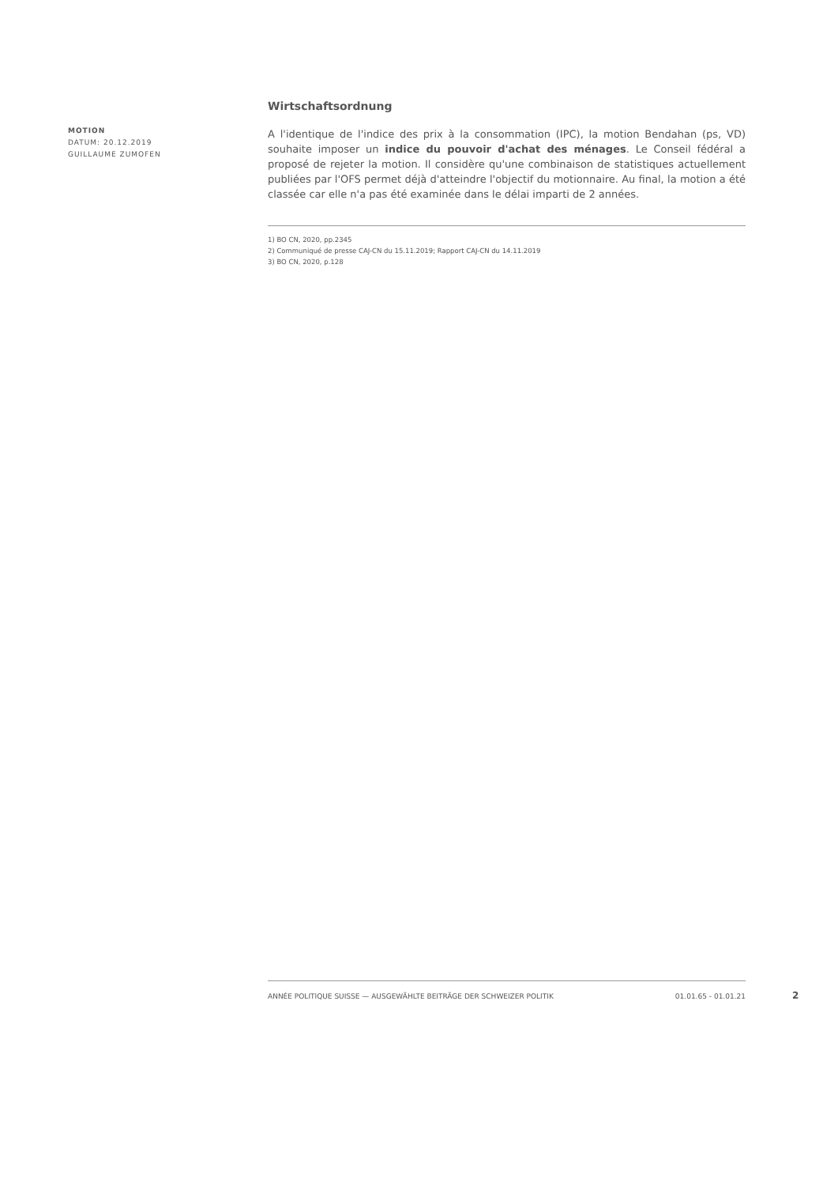MOTION
DATUM: 20.12.2019
GUILLAUME ZUMOFEN
Wirtschaftsordnung
A l'identique de l'indice des prix à la consommation (IPC), la motion Bendahan (ps, VD) souhaite imposer un indice du pouvoir d'achat des ménages. Le Conseil fédéral a proposé de rejeter la motion. Il considère qu'une combinaison de statistiques actuellement publiées par l'OFS permet déjà d'atteindre l'objectif du motionnaire. Au final, la motion a été classée car elle n'a pas été examinée dans le délai imparti de 2 années.
1) BO CN, 2020, pp.2345
2) Communiqué de presse CAJ-CN du 15.11.2019; Rapport CAJ-CN du 14.11.2019
3) BO CN, 2020, p.128
ANNÉE POLITIQUE SUISSE — AUSGEWÄHLTE BEITRÄGE DER SCHWEIZER POLITIK 01.01.65 - 01.01.21
2